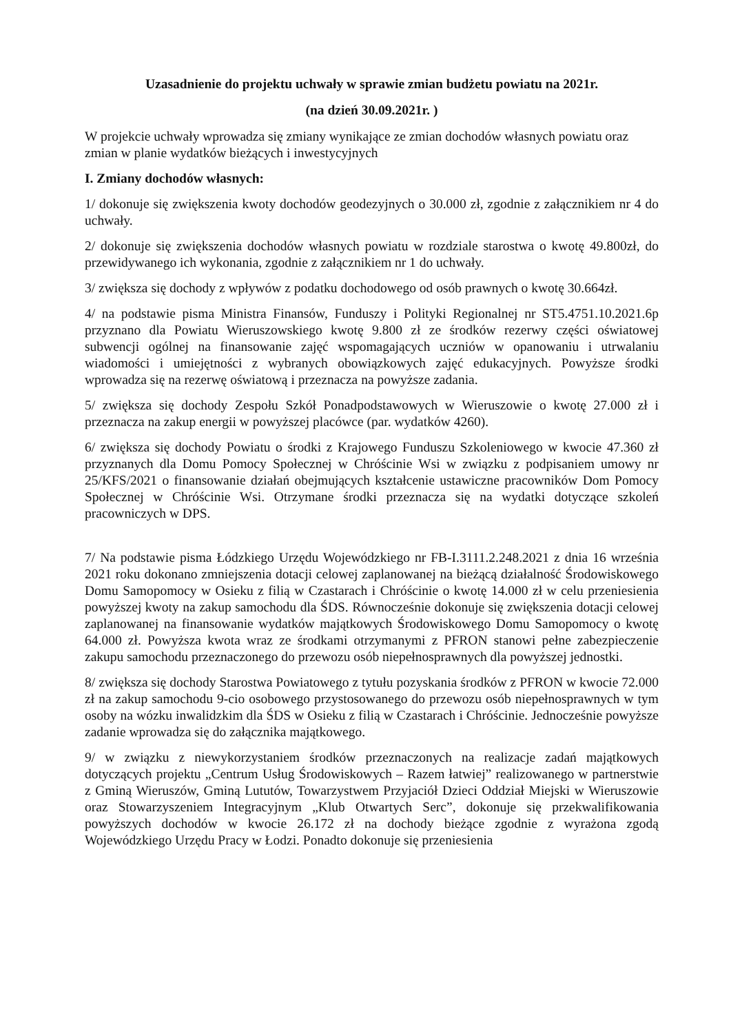Uzasadnienie do projektu uchwały w sprawie zmian budżetu powiatu na 2021r.
(na dzień 30.09.2021r. )
W projekcie uchwały wprowadza się zmiany wynikające ze zmian dochodów własnych powiatu oraz zmian w planie wydatków bieżących i inwestycyjnych
I. Zmiany dochodów własnych:
1/ dokonuje się zwiększenia kwoty dochodów geodezyjnych o 30.000 zł, zgodnie z załącznikiem nr 4 do uchwały.
2/ dokonuje się zwiększenia dochodów własnych powiatu w rozdziale starostwa o kwotę 49.800zł, do przewidywanego ich wykonania, zgodnie z załącznikiem nr 1 do uchwały.
3/ zwiększa się dochody z wpływów z podatku dochodowego od osób prawnych o kwotę 30.664zł.
4/ na podstawie pisma Ministra Finansów, Funduszy i Polityki Regionalnej nr ST5.4751.10.2021.6p przyznano dla Powiatu Wieruszowskiego kwotę 9.800 zł ze środków rezerwy części oświatowej subwencji ogólnej na finansowanie zajęć wspomagających uczniów w opanowaniu i utrwalaniu wiadomości i umiejętności z wybranych obowiązkowych zajęć edukacyjnych. Powyższe środki wprowadza się na rezerwę oświatową i przeznacza na powyższe zadania.
5/ zwiększa się dochody Zespołu Szkół Ponadpodstawowych w Wieruszowie o kwotę 27.000 zł i przeznacza na zakup energii w powyższej placówce (par. wydatków 4260).
6/ zwiększa się dochody Powiatu o środki z Krajowego Funduszu Szkoleniowego w kwocie 47.360 zł przyznanych dla Domu Pomocy Społecznej w Chróścinie Wsi w związku z podpisaniem umowy nr 25/KFS/2021 o finansowanie działań obejmujących kształcenie ustawiczne pracowników Dom Pomocy Społecznej w Chróścinie Wsi. Otrzymane środki przeznacza się na wydatki dotyczące szkoleń pracowniczych w DPS.
7/ Na podstawie pisma Łódzkiego Urzędu Wojewódzkiego nr FB-I.3111.2.248.2021 z dnia 16 września 2021 roku dokonano zmniejszenia dotacji celowej zaplanowanej na bieżącą działalność Środowiskowego Domu Samopomocy w Osieku z filią w Czastarach i Chróścinie o kwotę 14.000 zł w celu przeniesienia powyższej kwoty na zakup samochodu dla ŚDS. Równocześnie dokonuje się zwiększenia dotacji celowej zaplanowanej na finansowanie wydatków majątkowych Środowiskowego Domu Samopomocy o kwotę 64.000 zł. Powyższa kwota wraz ze środkami otrzymanymi z PFRON stanowi pełne zabezpieczenie zakupu samochodu przeznaczonego do przewozu osób niepełnosprawnych dla powyższej jednostki.
8/ zwiększa się dochody Starostwa Powiatowego z tytułu pozyskania środków z PFRON w kwocie 72.000 zł na zakup samochodu 9-cio osobowego przystosowanego do przewozu osób niepełnosprawnych w tym osoby na wózku inwalidzkim dla ŚDS w Osieku z filią w Czastarach i Chróścinie. Jednocześnie powyższe zadanie wprowadza się do załącznika majątkowego.
9/ w związku z niewykorzystaniem środków przeznaczonych na realizacje zadań majątkowych dotyczących projektu „Centrum Usług Środowiskowych – Razem łatwiej” realizowanego w partnerstwie z Gminą Wieruszów, Gminą Lututów, Towarzystwem Przyjaciół Dzieci Oddział Miejski w Wieruszowie oraz Stowarzyszeniem Integracyjnym „Klub Otwartych Serc”, dokonuje się przekwalifikowania powyższych dochodów w kwocie 26.172 zł na dochody bieżące zgodnie z wyrażona zgodą Wojewódzkiego Urzędu Pracy w Łodzi. Ponadto dokonuje się przeniesienia